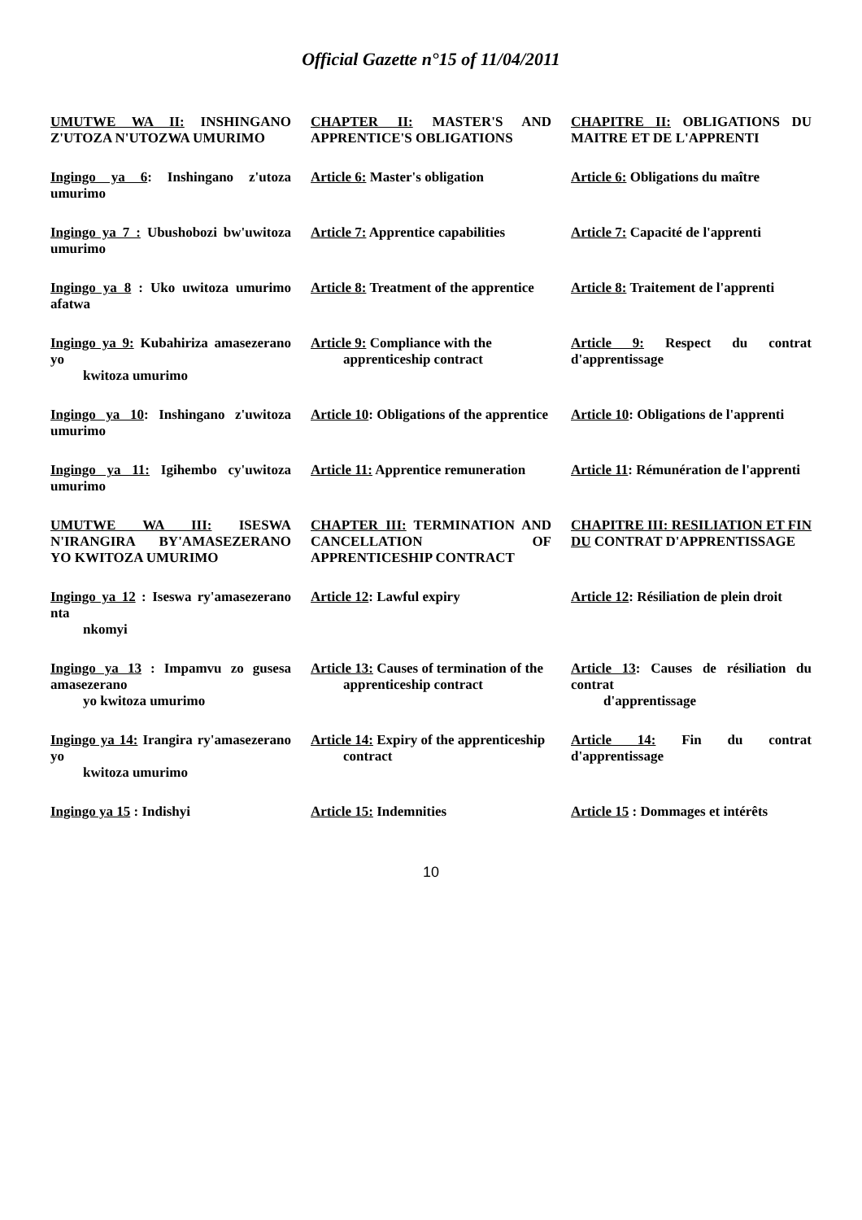Official Gazette n°15 of 11/04/2011
| UMUTWE WA II: INSHINGANO Z'UTOZA N'UTOZWA UMURIMO | CHAPTER II: MASTER'S AND APPRENTICE'S OBLIGATIONS | CHAPITRE II: OBLIGATIONS DU MAITRE ET DE L'APPRENTI |
| Ingingo ya 6 : Inshingano z'utoza umurimo | Article 6: Master's obligation | Article 6: Obligations du maître |
| Ingingo ya 7 : Ubushobozi bw'uwitoza umurimo | Article 7: Apprentice capabilities | Article 7: Capacité de l'apprenti |
| Ingingo ya 8 : Uko uwitoza umurimo afatwa | Article 8: Treatment of the apprentice | Article 8: Traitement de l'apprenti |
| Ingingo ya 9: Kubahiriza amasezerano yo kwitoza umurimo | Article 9: Compliance with the apprenticeship contract | Article 9: Respect du contrat d'apprentissage |
| Ingingo ya 10 : Inshingano z'uwitoza umurimo | Article 10 : Obligations of the apprentice | Article 10 : Obligations de l'apprenti |
| Ingingo ya 11: Igihembo cy'uwitoza umurimo | Article 11: Apprentice remuneration | Article 11 : Rémunération de l'apprenti |
| UMUTWE WA III: ISESWA N'IRANGIRA BY'AMASEZERANO YO KWITOZA UMURIMO | CHAPTER III: TERMINATION AND CANCELLATION OF APPRENTICESHIP CONTRACT | CHAPITRE III: RESILIATION ET FIN DU CONTRAT D'APPRENTISSAGE |
| Ingingo ya 12 : Iseswa ry'amasezerano nta nkomyi | Article 12 : Lawful expiry | Article 12 : Résiliation de plein droit |
| Ingingo ya 13 : Impamvu zo gusesa amasezerano yo kwitoza umurimo | Article 13: Causes of termination of the apprenticeship contract | Article 13 : Causes de résiliation du contrat d'apprentissage |
| Ingingo ya 14: Irangira ry'amasezerano yo kwitoza umurimo | Article 14: Expiry of the apprenticeship contract | Article 14: Fin du contrat d'apprentissage |
| Ingingo ya 15 : Indishyi | Article 15: Indemnities | Article 15 : Dommages et intérêts |
10